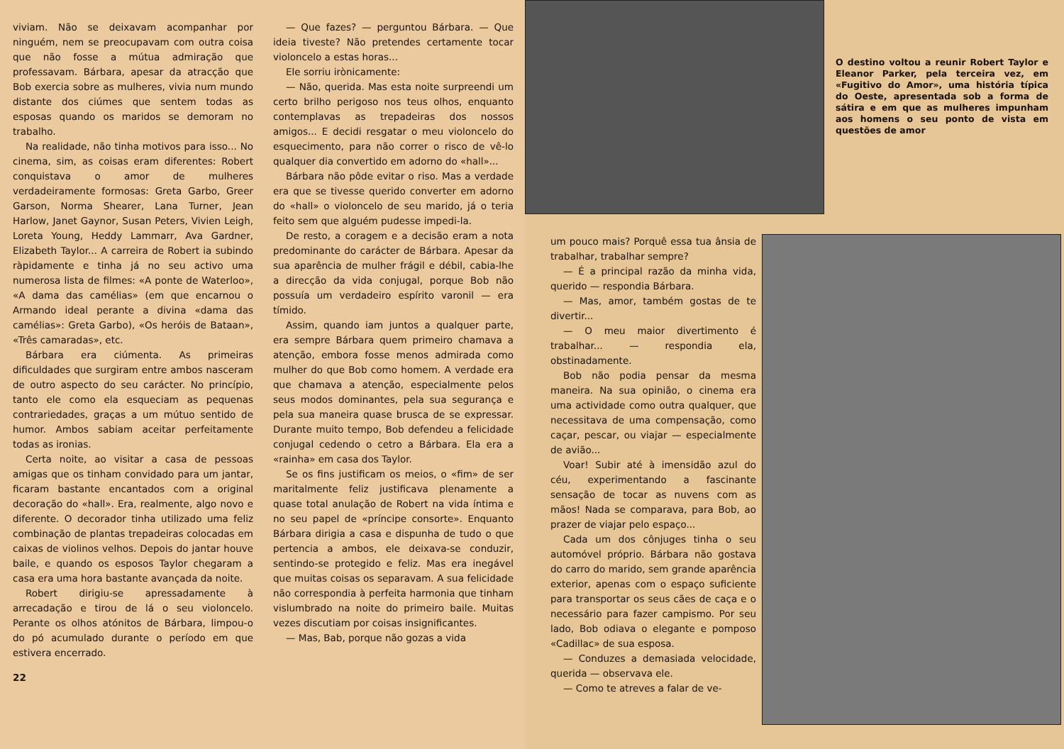viviam. Não se deixavam acompanhar por ninguém, nem se preocupavam com outra coisa que não fosse a mútua admiração que professavam. Bárbara, apesar da atracção que Bob exercia sobre as mulheres, vivia num mundo distante dos ciúmes que sentem todas as esposas quando os maridos se demoram no trabalho.
Na realidade, não tinha motivos para isso... No cinema, sim, as coisas eram diferentes: Robert conquistava o amor de mulheres verdadeiramente formosas: Greta Garbo, Greer Garson, Norma Shearer, Lana Turner, Jean Harlow, Janet Gaynor, Susan Peters, Vivien Leigh, Loreta Young, Heddy Lammarr, Ava Gardner, Elizabeth Taylor... A carreira de Robert ia subindo ràpidamente e tinha já no seu activo uma numerosa lista de filmes: «A ponte de Waterloo», «A dama das camélias» (em que encarnou o Armando ideal perante a divina «dama das camélias»: Greta Garbo), «Os heróis de Bataan», «Três camaradas», etc.
Bárbara era ciúmenta. As primeiras dificuldades que surgiram entre ambos nasceram de outro aspecto do seu carácter. No princípio, tanto ele como ela esqueciam as pequenas contrariedades, graças a um mútuo sentido de humor. Ambos sabiam aceitar perfeitamente todas as ironias.
Certa noite, ao visitar a casa de pessoas amigas que os tinham convidado para um jantar, ficaram bastante encantados com a original decoração do «hall». Era, realmente, algo novo e diferente. O decorador tinha utilizado uma feliz combinação de plantas trepadeiras colocadas em caixas de violinos velhos. Depois do jantar houve baile, e quando os esposos Taylor chegaram a casa era uma hora bastante avançada da noite.
Robert dirigiu-se apressadamente à arrecadação e tirou de lá o seu violoncelo. Perante os olhos atónitos de Bárbara, limpou-o do pó acumulado durante o período em que estivera encerrado.
22
— Que fazes? — perguntou Bárbara. — Que ideia tiveste? Não pretendes certamente tocar violoncelo a estas horas...
Ele sorriu irònicamente:
— Não, querida. Mas esta noite surpreendi um certo brilho perigoso nos teus olhos, enquanto contemplavas as trepadeiras dos nossos amigos... E decidi resgatar o meu violoncelo do esquecimento, para não correr o risco de vê-lo qualquer dia convertido em adorno do «hall»...
Bárbara não pôde evitar o riso. Mas a verdade era que se tivesse querido converter em adorno do «hall» o violoncelo de seu marido, já o teria feito sem que alguém pudesse impedi-la.
De resto, a coragem e a decisão eram a nota predominante do carácter de Bárbara. Apesar da sua aparência de mulher frágil e débil, cabia-lhe a direcção da vida conjugal, porque Bob não possuía um verdadeiro espírito varonil — era tímido.
Assim, quando iam juntos a qualquer parte, era sempre Bárbara quem primeiro chamava a atenção, embora fosse menos admirada como mulher do que Bob como homem. A verdade era que chamava a atenção, especialmente pelos seus modos dominantes, pela sua segurança e pela sua maneira quase brusca de se expressar. Durante muito tempo, Bob defendeu a felicidade conjugal cedendo o cetro a Bárbara. Ela era a «rainha» em casa dos Taylor.
Se os fins justificam os meios, o «fim» de ser maritalmente feliz justificava plenamente a quase total anulação de Robert na vida íntima e no seu papel de «príncipe consorte». Enquanto Bárbara dirigia a casa e dispunha de tudo o que pertencia a ambos, ele deixava-se conduzir, sentindo-se protegido e feliz. Mas era inegável que muitas coisas os separavam. A sua felicidade não correspondia à perfeita harmonia que tinham vislumbrado na noite do primeiro baile. Muitas vezes discutiam por coisas insignificantes.
— Mas, Bab, porque não gozas a vida
O destino voltou a reunir Robert Taylor e Eleanor Parker, pela terceira vez, em «Fugitivo do Amor», uma história típica do Oeste, apresentada sob a forma de sátira e em que as mulheres impunham aos homens o seu ponto de vista em questões de amor
um pouco mais? Porquê essa tua ânsia de trabalhar, trabalhar sempre?
— É a principal razão da minha vida, querido — respondia Bárbara.
— Mas, amor, também gostas de te divertir...
— O meu maior divertimento é trabalhar... — respondia ela, obstinadamente.
Bob não podia pensar da mesma maneira. Na sua opinião, o cinema era uma actividade como outra qualquer, que necessitava de uma compensação, como caçar, pescar, ou viajar — especialmente de avião...
Voar! Subir até à imensidão azul do céu, experimentando a fascinante sensação de tocar as nuvens com as mãos! Nada se comparava, para Bob, ao prazer de viajar pelo espaço...
Cada um dos cônjuges tinha o seu automóvel próprio. Bárbara não gostava do carro do marido, sem grande aparência exterior, apenas com o espaço suficiente para transportar os seus cães de caça e o necessário para fazer campismo. Por seu lado, Bob odiava o elegante e pomposo «Cadillac» de sua esposa.
— Conduzes a demasiada velocidade, querida — observava ele.
— Como te atreves a falar de ve-